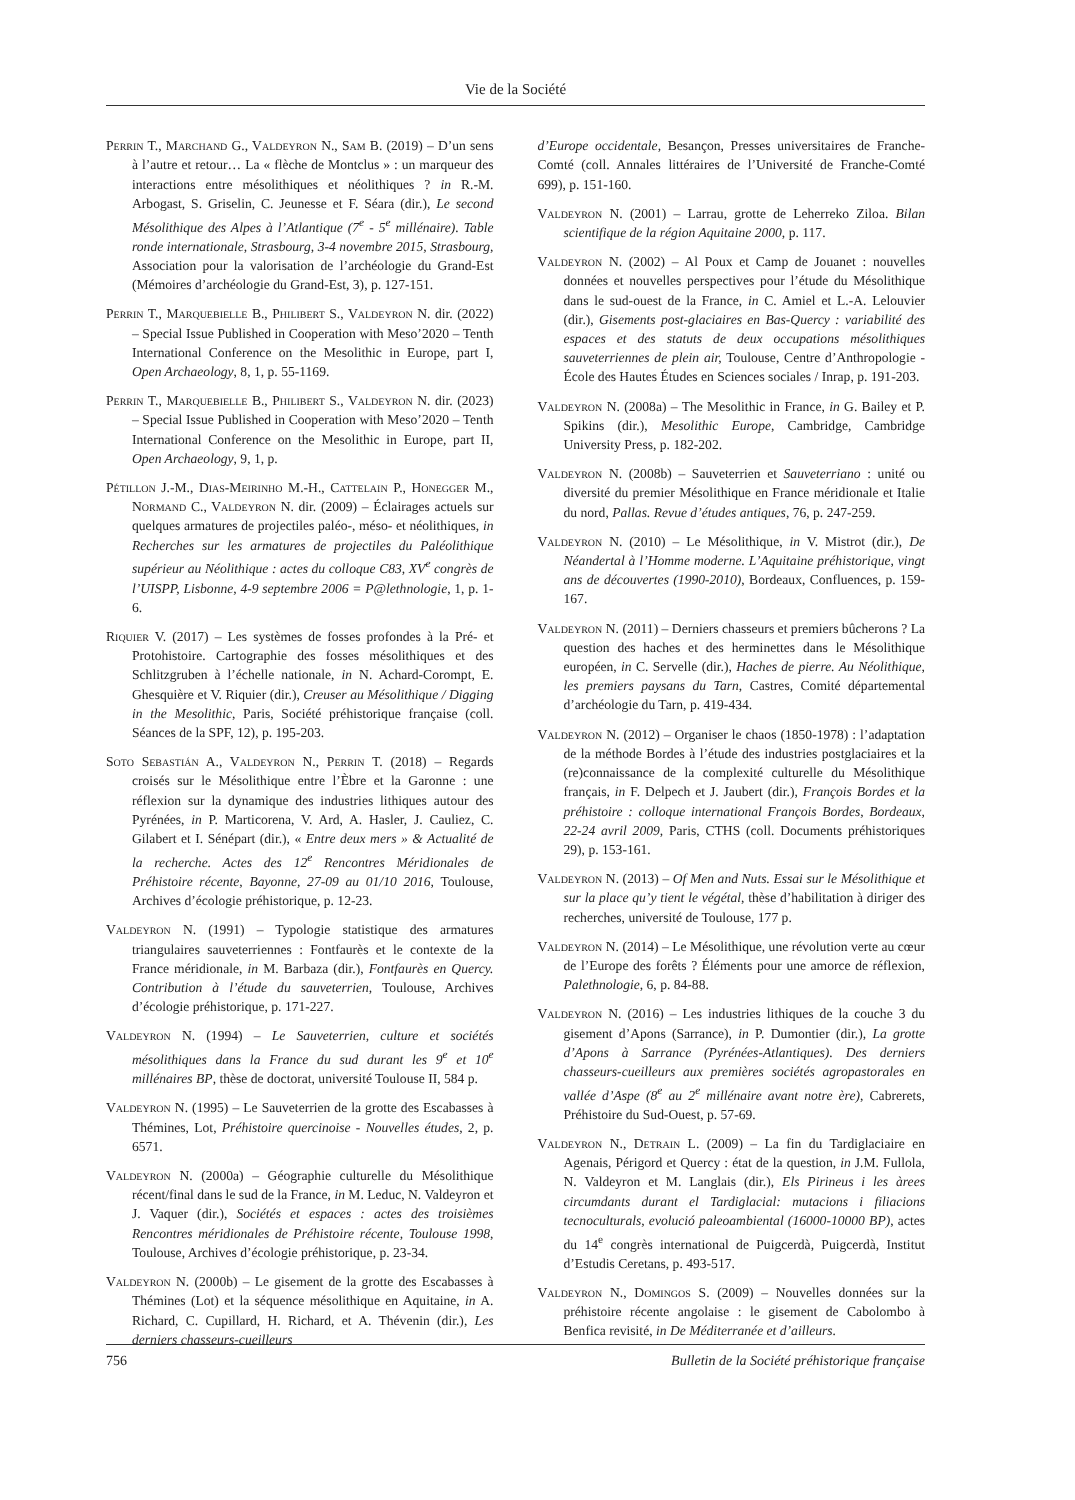Vie de la Société
Perrin T., Marchand G., Valdeyron N., Sam B. (2019) – D’un sens à l’autre et retour… La « flèche de Montclus » : un marqueur des interactions entre mésolithiques et néolithiques ? in R.-M. Arbogast, S. Griselin, C. Jeunesse et F. Séara (dir.), Le second Mésolithique des Alpes à l’Atlantique (7<sup>e</sup> - 5<sup>e</sup> millénaire). Table ronde internationale, Strasbourg, 3-4 novembre 2015, Strasbourg, Association pour la valorisation de l’archéologie du Grand-Est (Mémoires d’archéologie du Grand-Est, 3), p. 127-151.
Perrin T., Marquebielle B., Philibert S., Valdeyron N. dir. (2022) – Special Issue Published in Cooperation with Meso’2020 – Tenth International Conference on the Mesolithic in Europe, part I, Open Archaeology, 8, 1, p. 55-1169.
Perrin T., Marquebielle B., Philibert S., Valdeyron N. dir. (2023) – Special Issue Published in Cooperation with Meso’2020 – Tenth International Conference on the Mesolithic in Europe, part II, Open Archaeology, 9, 1, p.
Pétillon J.-M., Dias-Meirinho M.-H., Cattelain P., Honegger M., Normand C., Valdeyron N. dir. (2009) – Éclairages actuels sur quelques armatures de projectiles paléo-, méso- et néolithiques, in Recherches sur les armatures de projectiles du Paléolithique supérieur au Néolithique : actes du colloque C83, XV<sup>e</sup> congrès de l’UISPP, Lisbonne, 4-9 septembre 2006 = P@lethnologie, 1, p. 1-6.
Riquier V. (2017) – Les systèmes de fosses profondes à la Pré- et Protohistoire. Cartographie des fosses mésolithiques et des Schlitzgruben à l’échelle nationale, in N. Achard-Corompt, E. Ghesquière et V. Riquier (dir.), Creuser au Mésolithique / Digging in the Mesolithic, Paris, Société préhistorique française (coll. Séances de la SPF, 12), p. 195-203.
Soto Sebastián A., Valdeyron N., Perrin T. (2018) – Regards croisés sur le Mésolithique entre l’Èbre et la Garonne : une réflexion sur la dynamique des industries lithiques autour des Pyrénées, in P. Marticorena, V. Ard, A. Hasler, J. Cauliez, C. Gilabert et I. Sénépart (dir.), « Entre deux mers » & Actualité de la recherche. Actes des 12<sup>e</sup> Rencontres Méridionales de Préhistoire récente, Bayonne, 27-09 au 01/10 2016, Toulouse, Archives d’écologie préhistorique, p. 12-23.
Valdeyron N. (1991) – Typologie statistique des armatures triangulaires sauveterriennes : Fontfaurès et le contexte de la France méridionale, in M. Barbaza (dir.), Fontfaurès en Quercy. Contribution à l’étude du sauveterrien, Toulouse, Archives d’écologie préhistorique, p. 171-227.
Valdeyron N. (1994) – Le Sauveterrien, culture et sociétés mésolithiques dans la France du sud durant les 9<sup>e</sup> et 10<sup>e</sup> millénaires BP, thèse de doctorat, université Toulouse II, 584 p.
Valdeyron N. (1995) – Le Sauveterrien de la grotte des Escabasses à Thémines, Lot, Préhistoire quercinoise - Nouvelles études, 2, p. 6571.
Valdeyron N. (2000a) – Géographie culturelle du Mésolithique récent/final dans le sud de la France, in M. Leduc, N. Valdeyron et J. Vaquer (dir.), Sociétés et espaces : actes des troisièmes Rencontres méridionales de Préhistoire récente, Toulouse 1998, Toulouse, Archives d’écologie préhistorique, p. 23-34.
Valdeyron N. (2000b) – Le gisement de la grotte des Escabasses à Thémines (Lot) et la séquence mésolithique en Aquitaine, in A. Richard, C. Cupillard, H. Richard, et A. Thévenin (dir.), Les derniers chasseurs-cueilleurs
d’Europe occidentale, Besançon, Presses universitaires de Franche-Comté (coll. Annales littéraires de l’Université de Franche-Comté 699), p. 151-160.
Valdeyron N. (2001) – Larrau, grotte de Leherreko Ziloa. Bilan scientifique de la région Aquitaine 2000, p. 117.
Valdeyron N. (2002) – Al Poux et Camp de Jouanet : nouvelles données et nouvelles perspectives pour l’étude du Mésolithique dans le sud-ouest de la France, in C. Amiel et L.-A. Lelouvier (dir.), Gisements post-glaciaires en Bas-Quercy : variabilité des espaces et des statuts de deux occupations mésolithiques sauveterriennes de plein air, Toulouse, Centre d’Anthropologie - École des Hautes Études en Sciences sociales / Inrap, p. 191-203.
Valdeyron N. (2008a) – The Mesolithic in France, in G. Bailey et P. Spikins (dir.), Mesolithic Europe, Cambridge, Cambridge University Press, p. 182-202.
Valdeyron N. (2008b) – Sauveterrien et Sauveterriano : unité ou diversité du premier Mésolithique en France méridionale et Italie du nord, Pallas. Revue d’études antiques, 76, p. 247-259.
Valdeyron N. (2010) – Le Mésolithique, in V. Mistrot (dir.), De Néandertal à l’Homme moderne. L’Aquitaine préhistorique, vingt ans de découvertes (1990-2010), Bordeaux, Confluences, p. 159-167.
Valdeyron N. (2011) – Derniers chasseurs et premiers bûcherons ? La question des haches et des herminettes dans le Mésolithique européen, in C. Servelle (dir.), Haches de pierre. Au Néolithique, les premiers paysans du Tarn, Castres, Comité départemental d’archéologie du Tarn, p. 419-434.
Valdeyron N. (2012) – Organiser le chaos (1850-1978) : l’adaptation de la méthode Bordes à l’étude des industries postglaciaires et la (re)connaissance de la complexité culturelle du Mésolithique français, in F. Delpech et J. Jaubert (dir.), François Bordes et la préhistoire : colloque international François Bordes, Bordeaux, 22-24 avril 2009, Paris, CTHS (coll. Documents préhistoriques 29), p. 153-161.
Valdeyron N. (2013) – Of Men and Nuts. Essai sur le Mésolithique et sur la place qu’y tient le végétal, thèse d’habilitation à diriger des recherches, université de Toulouse, 177 p.
Valdeyron N. (2014) – Le Mésolithique, une révolution verte au cœur de l’Europe des forêts ? Éléments pour une amorce de réflexion, Palethnologie, 6, p. 84-88.
Valdeyron N. (2016) – Les industries lithiques de la couche 3 du gisement d’Apons (Sarrance), in P. Dumontier (dir.), La grotte d’Apons à Sarrance (Pyrénées-Atlantiques). Des derniers chasseurs-cueilleurs aux premières sociétés agropastorales en vallée d’Aspe (8<sup>e</sup> au 2<sup>e</sup> millénaire avant notre ère), Cabrerets, Préhistoire du Sud-Ouest, p. 57-69.
Valdeyron N., Detrain L. (2009) – La fin du Tardiglaciaire en Agenais, Périgord et Quercy : état de la question, in J.M. Fullola, N. Valdeyron et M. Langlais (dir.), Els Pirineus i les àrees circumdants durant el Tardiglacial: mutacions i filiacions tecnoculturals, evolució paleoambiental (16000-10000 BP), actes du 14<sup>e</sup> congrès international de Puigcerdà, Puigcerdà, Institut d’Estudis Ceretans, p. 493-517.
Valdeyron N., Domingos S. (2009) – Nouvelles données sur la préhistoire récente angolaise : le gisement de Cabolombo à Benfica revisité, in De Méditerranée et d’ailleurs.
756 Bulletin de la Société préhistorique française